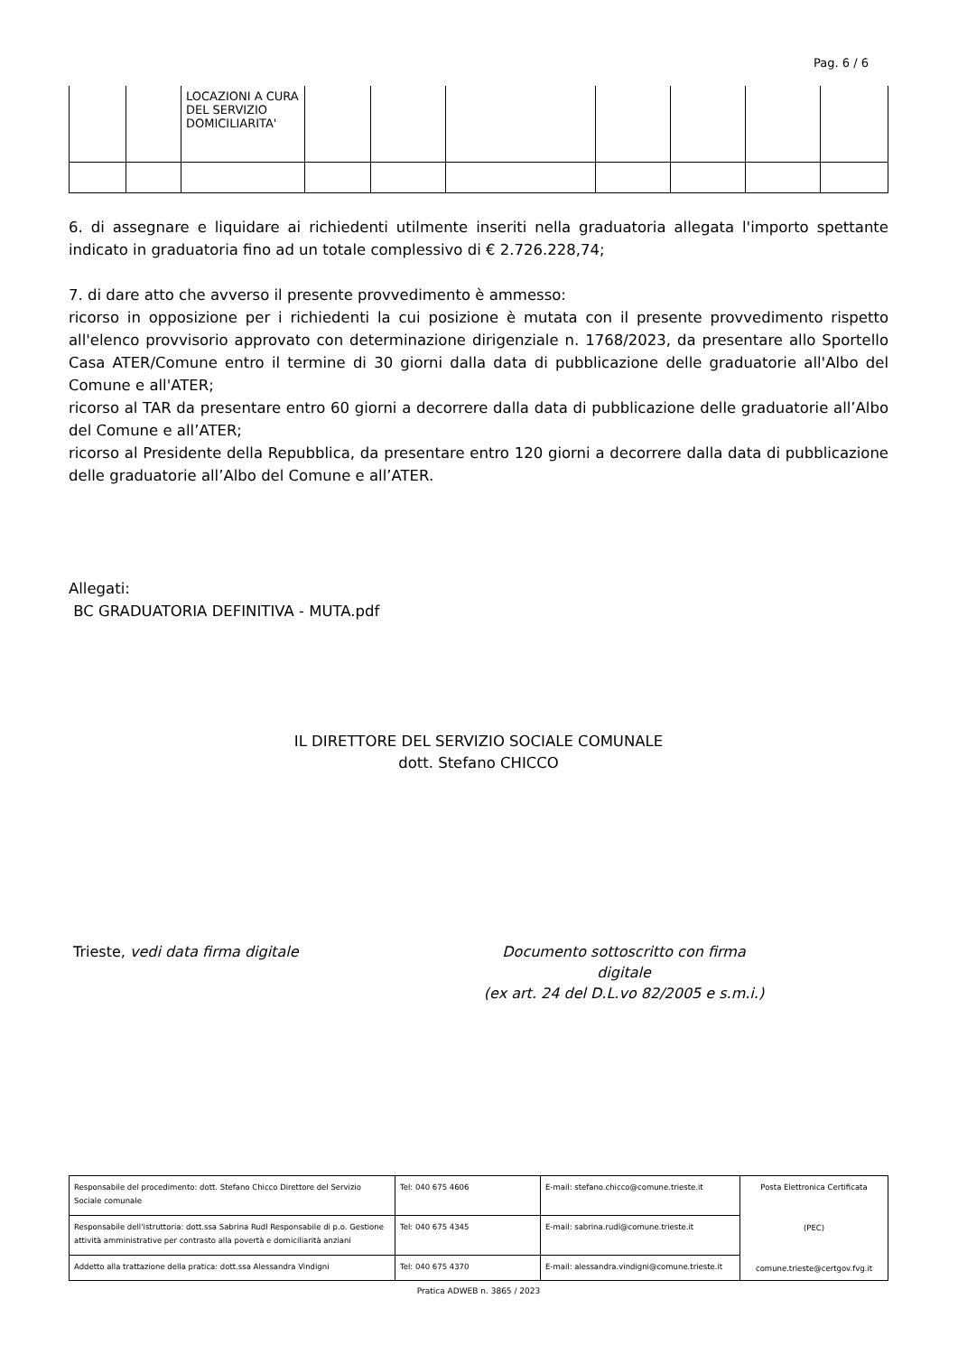Pag. 6 / 6
| | | LOCAZIONI A CURA DEL SERVIZIO DOMICILIARITA' | | | | | | | |
6. di assegnare e liquidare ai richiedenti utilmente inseriti nella graduatoria allegata l'importo spettante indicato in graduatoria fino ad un totale complessivo di € 2.726.228,74;
7. di dare atto che avverso il presente provvedimento è ammesso:
ricorso in opposizione per i richiedenti la cui posizione è mutata con il presente provvedimento rispetto all'elenco provvisorio approvato con determinazione dirigenziale n. 1768/2023, da presentare allo Sportello Casa ATER/Comune entro il termine di 30 giorni dalla data di pubblicazione delle graduatorie all'Albo del Comune e all'ATER;
ricorso al TAR da presentare entro 60 giorni a decorrere dalla data di pubblicazione delle graduatorie all’Albo del Comune e all’ATER;
ricorso al Presidente della Repubblica, da presentare entro 120 giorni a decorrere dalla data di pubblicazione delle graduatorie all’Albo del Comune e all’ATER.
Allegati:
BC GRADUATORIA DEFINITIVA - MUTA.pdf
IL DIRETTORE DEL SERVIZIO SOCIALE COMUNALE
dott. Stefano CHICCO
Trieste, vedi data firma digitale Documento sottoscritto con firma digitale
(ex art. 24 del D.L.vo 82/2005 e s.m.i.)
| Responsabile del procedimento: dott. Stefano Chicco Direttore del Servizio Sociale comunale | Tel: 040 675 4606 | E-mail: stefano.chicco@comune.trieste.it | Posta Elettronica Certificata (PEC) comune.trieste@certgov.fvg.it |
| Responsabile dell'istruttoria: dott.ssa Sabrina Rudl Responsabile di p.o. Gestione attività amministrative per contrasto alla povertà e domiciliarità anziani | Tel: 040 675 4345 | E-mail: sabrina.rudl@comune.trieste.it | |
| Addetto alla trattazione della pratica: dott.ssa Alessandra Vindigni | Tel: 040 675 4370 | E-mail: alessandra.vindigni@comune.trieste.it | |
Pratica ADWEB n. 3865 / 2023